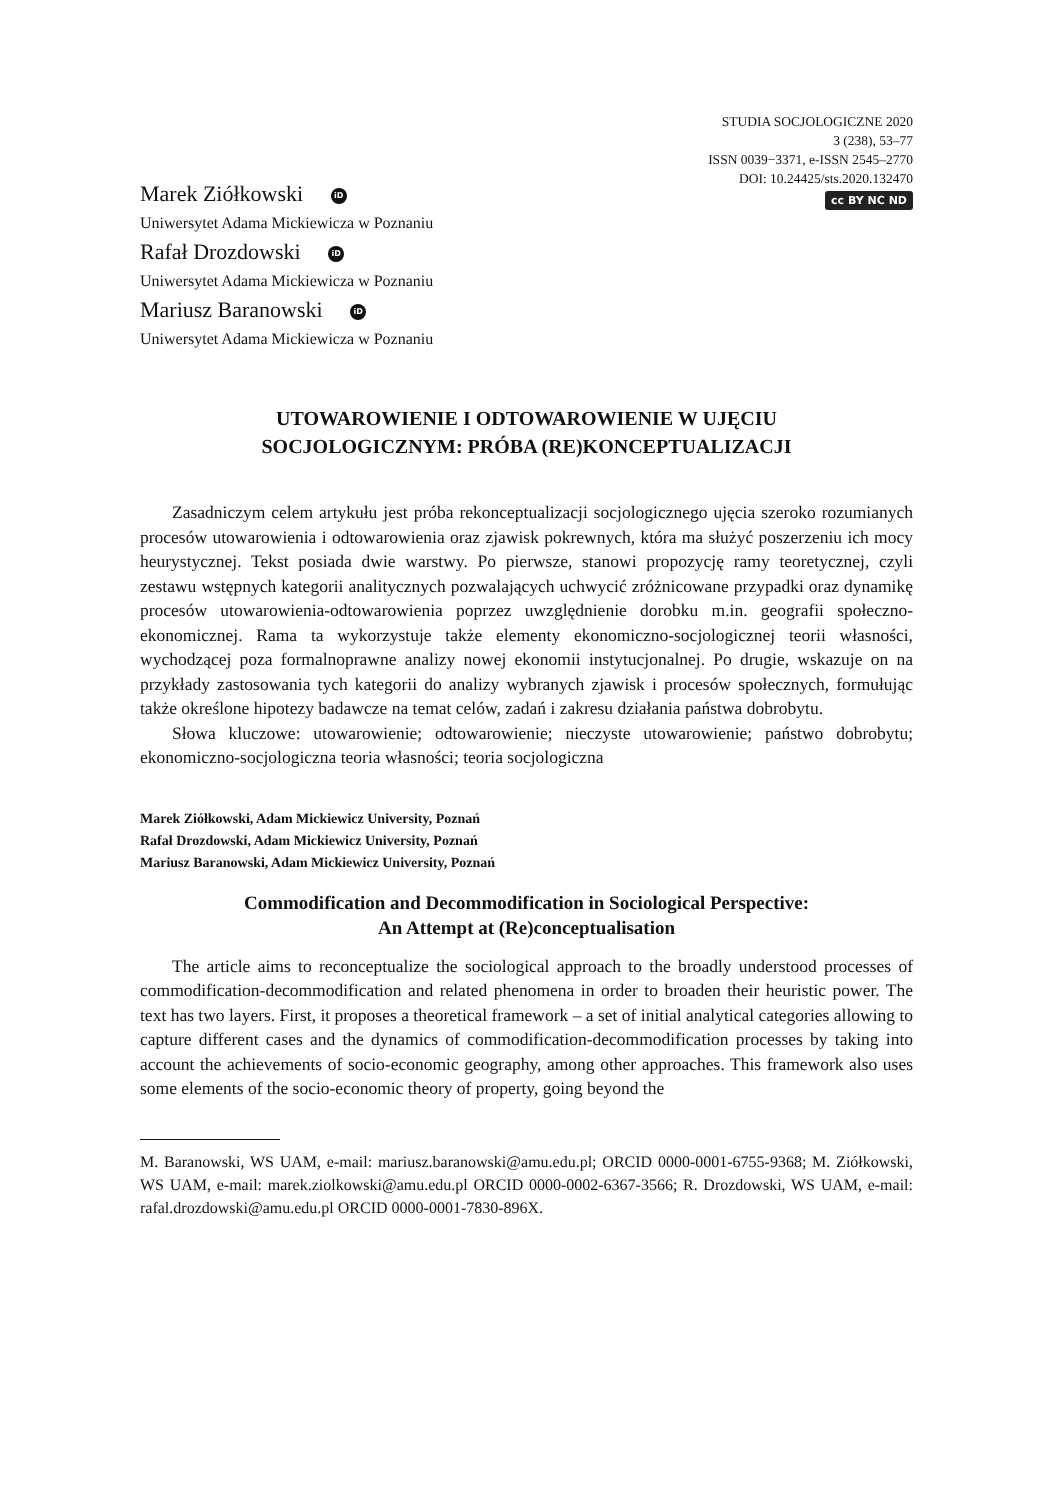STUDIA SOCJOLOGICZNE 2020
3 (238), 53–77
ISSN 0039−3371, e-ISSN 2545–2770
DOI: 10.24425/sts.2020.132470
cc BY NC ND
Marek Ziółkowski iD
Uniwersytet Adama Mickiewicza w Poznaniu
Rafał Drozdowski iD
Uniwersytet Adama Mickiewicza w Poznaniu
Mariusz Baranowski iD
Uniwersytet Adama Mickiewicza w Poznaniu
UTOWAROWIENIE I ODTOWAROWIENIE W UJĘCIU
SOCJOLOGICZNYM: PRÓBA (RE)KONCEPTUALIZACJI
Zasadniczym celem artykułu jest próba rekonceptualizacji socjologicznego ujęcia szeroko rozumianych procesów utowarowienia i odtowarowienia oraz zjawisk pokrewnych, która ma służyć poszerzeniu ich mocy heurystycznej. Tekst posiada dwie warstwy. Po pierwsze, stanowi propozycję ramy teoretycznej, czyli zestawu wstępnych kategorii analitycznych pozwalających uchwycić zróżnicowane przypadki oraz dynamikę procesów utowarowienia-odtowarowienia poprzez uwzględnienie dorobku m.in. geografii społeczno-ekonomicznej. Rama ta wykorzystuje także elementy ekonomiczno-socjologicznej teorii własności, wychodzącej poza formalnoprawne analizy nowej ekonomii instytucjonalnej. Po drugie, wskazuje on na przykłady zastosowania tych kategorii do analizy wybranych zjawisk i procesów społecznych, formułując także określone hipotezy badawcze na temat celów, zadań i zakresu działania państwa dobrobytu.
Słowa kluczowe: utowarowienie; odtowarowienie; nieczyste utowarowienie; państwo dobrobytu; ekonomiczno-socjologiczna teoria własności; teoria socjologiczna
Marek Ziółkowski, Adam Mickiewicz University, Poznań
Rafał Drozdowski, Adam Mickiewicz University, Poznań
Mariusz Baranowski, Adam Mickiewicz University, Poznań
Commodification and Decommodification in Sociological Perspective:
An Attempt at (Re)conceptualisation
The article aims to reconceptualize the sociological approach to the broadly understood processes of commodification-decommodification and related phenomena in order to broaden their heuristic power. The text has two layers. First, it proposes a theoretical framework – a set of initial analytical categories allowing to capture different cases and the dynamics of commodification-decommodification processes by taking into account the achievements of socio-economic geography, among other approaches. This framework also uses some elements of the socio-economic theory of property, going beyond the
M. Baranowski, WS UAM, e-mail: mariusz.baranowski@amu.edu.pl; ORCID 0000-0001-6755-9368; M. Ziółkowski, WS UAM, e-mail: marek.ziolkowski@amu.edu.pl ORCID 0000-0002-6367-3566; R. Drozdowski, WS UAM, e-mail: rafal.drozdowski@amu.edu.pl ORCID 0000-0001-7830-896X.